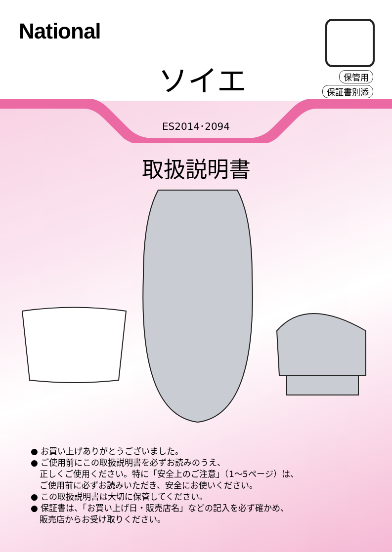National
ソイエ 保管用
保証書別添
ES2014･2094
取扱説明書
● お買い上げありがとうございました。
● ご使用前にこの取扱説明書を必ずお読みのうえ、
正しくご使用ください。特に「安全上のご注意」（1～5ページ）は、
ご使用前に必ずお読みいただき、安全にお使いください。
● この取扱説明書は大切に保管してください。
● 保証書は、「お買い上げ日・販売店名」などの記入を必ず確かめ、
販売店からお受け取りください。